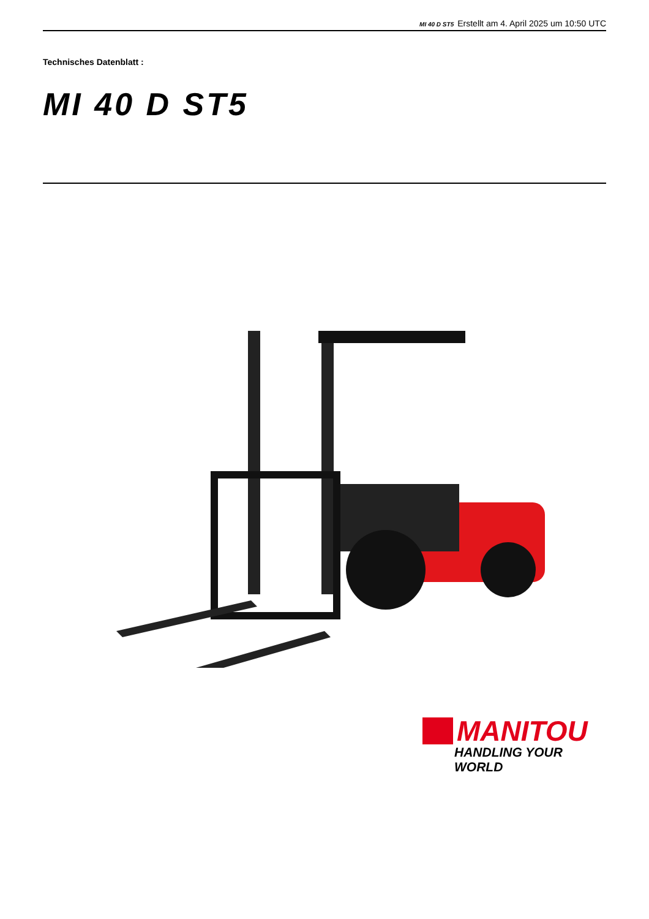MI 40 D ST5 Erstellt am 4. April 2025 um 10:50 UTC
Technisches Datenblatt :
MI 40 D ST5
MANITOU
HANDLING YOUR WORLD